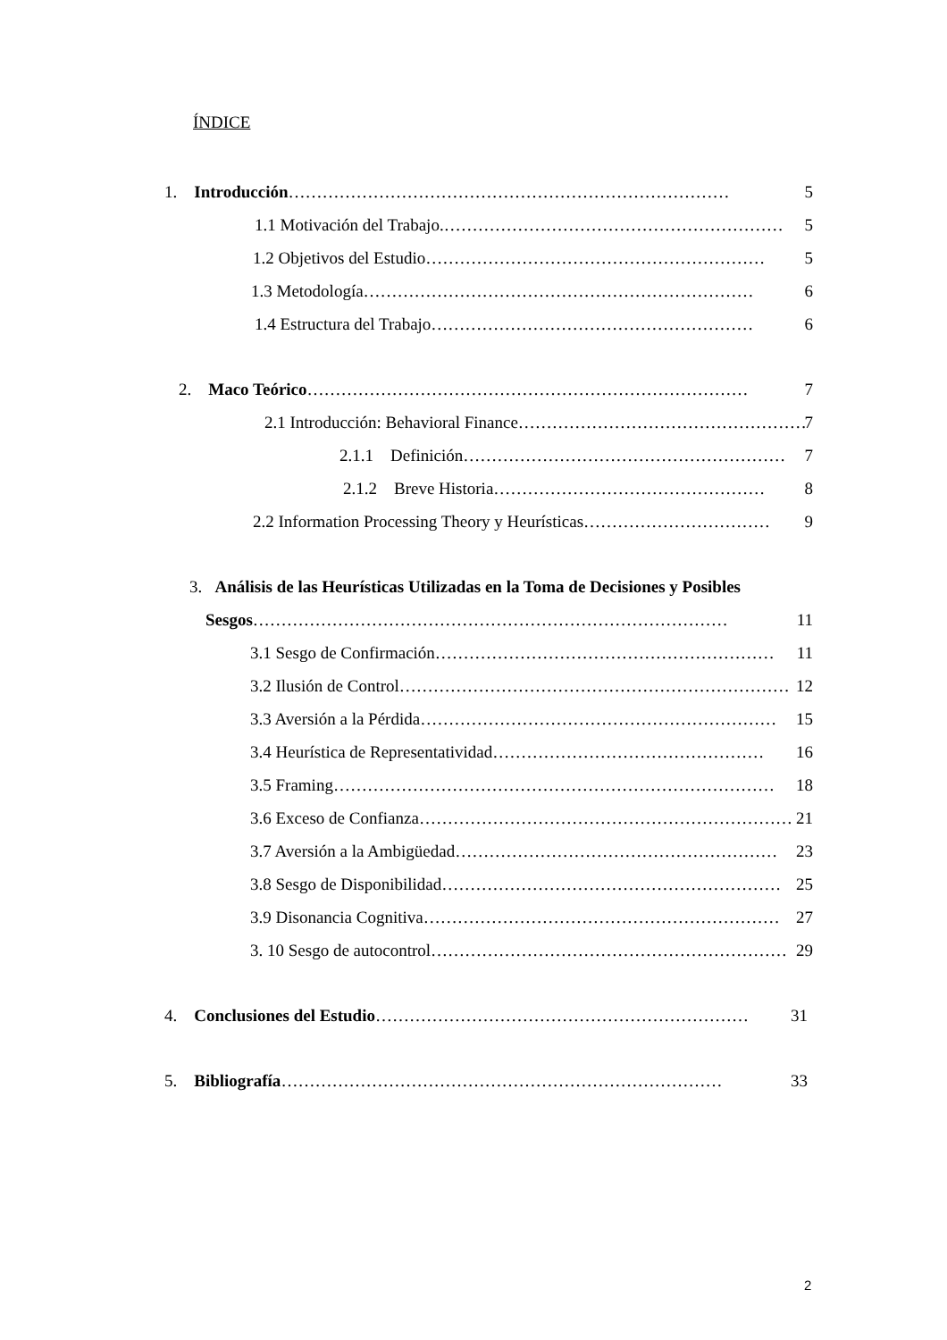ÍNDICE
1. Introducción …………………………………………………………………… 5
1.1 Motivación del Trabajo. …………………………………………………… 5
1.2 Objetivos del Estudio …………………………………………………… 5
1.3 Metodología …………………………………………………………… 6
1.4 Estructura del Trabajo ………………………………………………… 6
2. Maco Teórico …………………………………………………………………… 7
2.1 Introducción: Behavioral Finance …………………………………………… 7
2.1.1 Definición ………………………………………………… 7
2.1.2 Breve Historia ………………………………………… 8
2.2 Information Processing Theory y Heurísticas …………………………… 9
3. Análisis de las Heurísticas Utilizadas en la Toma de Decisiones y Posibles
Sesgos ………………………………………………………………………… 11
3.1 Sesgo de Confirmación …………………………………………………… 11
3.2 Ilusión de Control …………………………………………………………… 12
3.3 Aversión a la Pérdida ……………………………………………………… 15
3.4 Heurística de Representatividad ………………………………………… 16
3.5 Framing …………………………………………………………………… 18
3.6 Exceso de Confianza ………………………………………………………… 21
3.7 Aversión a la Ambigüedad ………………………………………………… 23
3.8 Sesgo de Disponibilidad …………………………………………………… 25
3.9 Disonancia Cognitiva ……………………………………………………… 27
3. 10 Sesgo de autocontrol ……………………………………………………… 29
4. Conclusiones del Estudio ………………………………………………………… 31
5. Bibliografía …………………………………………………………………… 33
2